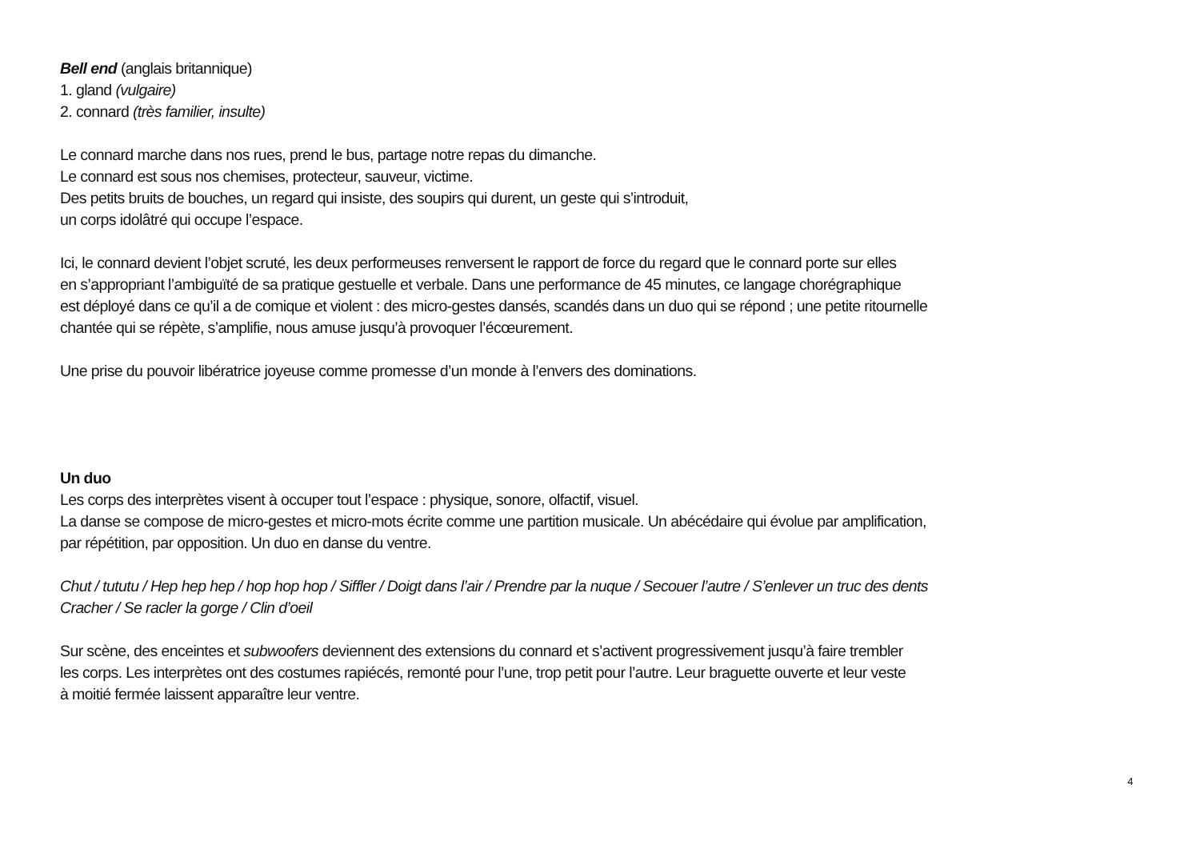Bell end (anglais britannique)
1. gland (vulgaire)
2. connard (très familier, insulte)
Le connard marche dans nos rues, prend le bus, partage notre repas du dimanche.
Le connard est sous nos chemises, protecteur, sauveur, victime.
Des petits bruits de bouches, un regard qui insiste, des soupirs qui durent, un geste qui s’introduit,
un corps idolâtré qui occupe l’espace.
Ici, le connard devient l’objet scruté, les deux performeuses renversent le rapport de force du regard que le connard porte sur elles
en s’appropriant l’ambiguïté de sa pratique gestuelle et verbale. Dans une performance de 45 minutes, ce langage chorégraphique
est déployé dans ce qu’il a de comique et violent : des micro-gestes dansés, scandés dans un duo qui se répond ; une petite ritournelle
chantée qui se répète, s’amplifie, nous amuse jusqu’à provoquer l’écœurement.
Une prise du pouvoir libératrice joyeuse comme promesse d’un monde à l’envers des dominations.
Un duo
Les corps des interprètes visent à occuper tout l’espace : physique, sonore, olfactif, visuel.
La danse se compose de micro-gestes et micro-mots écrite comme une partition musicale. Un abécédaire qui évolue par amplification,
par répétition, par opposition. Un duo en danse du ventre.
Chut / tututu / Hep hep hep / hop hop hop / Siffler / Doigt dans l’air / Prendre par la nuque / Secouer l’autre / S’enlever un truc des dents
Cracher / Se racler la gorge / Clin d’oeil
Sur scène, des enceintes et subwoofers deviennent des extensions du connard et s’activent progressivement jusqu’à faire trembler
les corps. Les interprètes ont des costumes rapiécés, remonté pour l’une, trop petit pour l’autre. Leur braguette ouverte et leur veste
à moitié fermée laissent apparaître leur ventre.
4